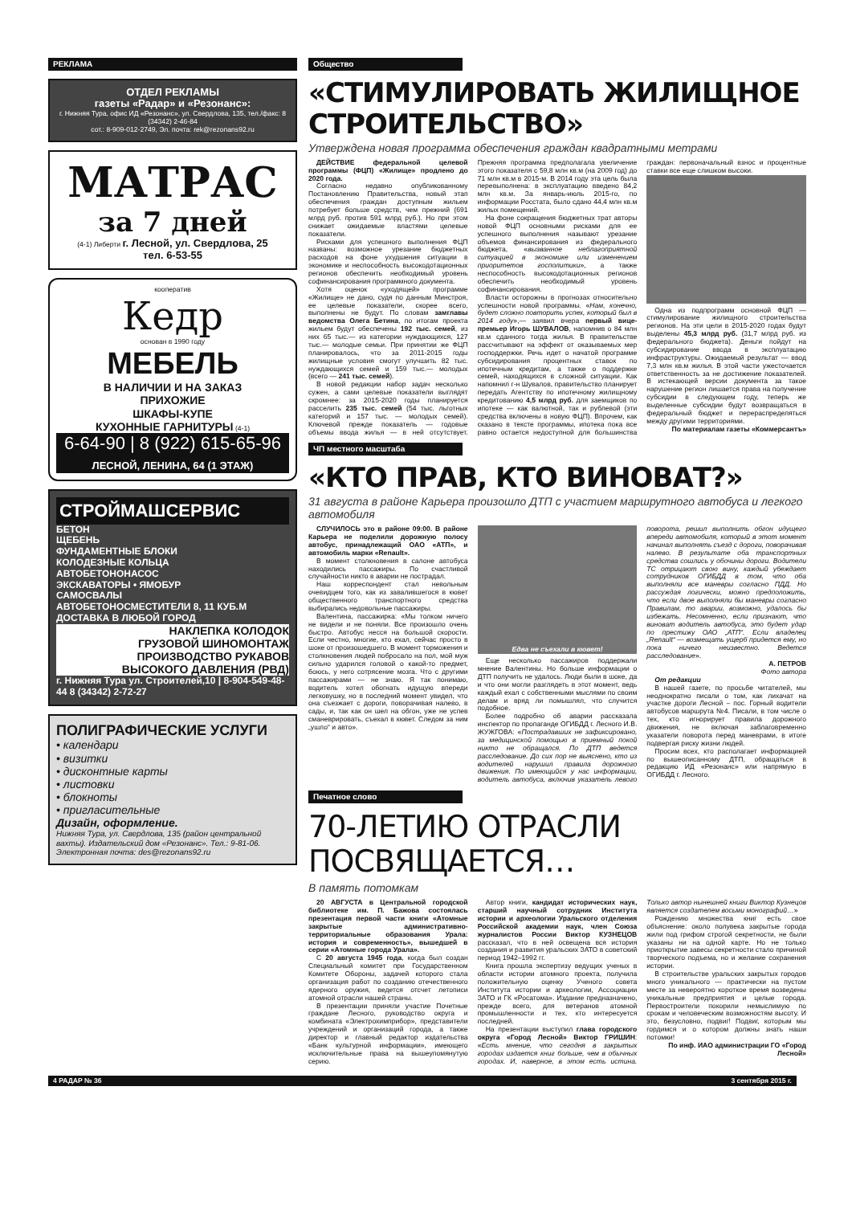РЕКЛАМА
ОТДЕЛ РЕКЛАМЫ
газеты «Радар» и «Резонанс»:
г. Нижняя Тура, офис ИД «Резонанс», ул. Свердлова, 135, тел./факс: 8 (34342) 2-46-84
сот.: 8-909-012-2749, Эл. почта: rek@rezonans92.ru
МАТРАС
за 7 дней
(4-1) Либерти г. Лесной, ул. Свердлова, 25
тел. 6-53-55
кооператив
Кедр
основан в 1990 году
МЕБЕЛЬ
В НАЛИЧИИ И НА ЗАКАЗ
ПРИХОЖИЕ
ШКАФЫ-КУПЕ
КУХОННЫЕ ГАРНИТУРЫ (4-1)
6-64-90 | 8 (922) 615-65-96
ЛЕСНОЙ, ЛЕНИНА, 64 (1 ЭТАЖ)
СТРОЙМАШСЕРВИС
БЕТОН
ЩЕБЕНЬ
ФУНДАМЕНТНЫЕ БЛОКИ
КОЛОДЕЗНЫЕ КОЛЬЦА
АВТОБЕТОНОНАСОС
ЭКСКАВАТОРЫ • ЯМОБУР
САМОСВАЛЫ
АВТОБЕТОНОСМЕСТИТЕЛИ 8, 11 КУБ.М
ДОСТАВКА В ЛЮБОЙ ГОРОД
НАКЛЕПКА КОЛОДОК
ГРУЗОВОЙ ШИНОМОНТАЖ
ПРОИЗВОДСТВО РУКАВОВ
ВЫСОКОГО ДАВЛЕНИЯ (РВД)
г. Нижняя Тура ул. Строителей,10 | 8-904-549-48-44 8 (34342) 2-72-27
ПОЛИГРАФИЧЕСКИЕ УСЛУГИ
• календари
• визитки
• дисконтные карты
• листовки
• блокноты
• пригласительные
Дизайн, оформление.
Нижняя Тура, ул. Свердлова, 135 (район центральной вахты). Издательский дом «Резонанс». Тел.: 9-81-06. Электронная почта: des@rezonans92.ru
Общество
«СТИМУЛИРОВАТЬ ЖИЛИЩНОЕ СТРОИТЕЛЬСТВО»
Утверждена новая программа обеспечения граждан квадратными метрами
ДЕЙСТВИЕ федеральной целевой программы (ФЦП) «Жилище» продлено до 2020 года.
Согласно недавно опубликованному Постановлению Правительства, новый этап обеспечения граждан доступным жильем потребует больше средств, чем прежний (691 млрд руб. против 591 млрд руб.). Но при этом снижает ожидаемые властями целевые показатели.
Рисками для успешного выполнения ФЦП названы: возможное урезание бюджетных расходов на фоне ухудшения ситуации в экономике и неспособность высокодотационных регионов обеспечить необходимый уровень софинансирования программного документа.
Хотя оценок «уходящей» программе «Жилище» не дано, судя по данным Минстроя, ее целевые показатели, скорее всего, выполнены не будут. По словам замглавы ведомства Олега Бетина, по итогам проекта жильем будут обеспечены 192 тыс. семей, из них 65 тыс.— из категории нуждающихся, 127 тыс.— молодые семьи. При принятии же ФЦП планировалось, что за 2011-2015 годы жилищные условия смогут улучшить 82 тыс. нуждающихся семей и 159 тыс.— молодых (всего — 241 тыс. семей).
В новой редакции набор задач несколько сужен, а сами целевые показатели выглядят скромнее: за 2015-2020 годы планируется расселить 235 тыс. семей (54 тыс. льготных категорий и 157 тыс. — молодых семей). Ключевой прежде показатель — годовые объемы ввода жилья — в ней отсутствует. Прежняя программа предполагала увеличение этого показателя с 59,8 млн кв.м (на 2009 год) до 71 млн кв.м в 2015-м. В 2014 году эта цель была перевыполнена: в эксплуатацию введено 84,2 млн кв.м. За январь-июль 2015-го, по информации Росстата, было сдано 44,4 млн кв.м жилых помещений.
На фоне сокращения бюджетных трат авторы новой ФЦП основными рисками для ее успешного выполнения называют урезание объемов финансирования из федерального бюджета, «вызванное неблагоприятной ситуацией в экономике или изменением приоритетов госполитики», а также неспособность высокодотационных регионов обеспечить необходимый уровень софинансирования.
Власти осторожны в прогнозах относительно успешности новой программы. «Нам, конечно, будет сложно повторить успех, который был в 2014 году»,— заявил вчера первый вице-премьер Игорь ШУВАЛОВ, напомнив о 84 млн кв.м сданного тогда жилья. В правительстве рассчитывают на эффект от оказываемых мер господдержки. Речь идет о начатой программе субсидирования процентных ставок по ипотечным кредитам, а также о поддержке семей, находящихся в сложной ситуации. Как напомнил г-н Шувалов, правительство планирует передать Агентству по ипотечному жилищному кредитованию 4,5 млрд руб. для заемщиков по ипотеке — как валютной, так и рублевой (эти средства включены в новую ФЦП). Впрочем, как сказано в тексте программы, ипотека пока все равно остается недоступной для большинства граждан: первоначальный взнос и процентные ставки все еще слишком высоки.
Одна из подпрограмм основной ФЦП — стимулирование жилищного строительства регионов. На эти цели в 2015-2020 годах будут выделены 45,3 млрд руб. (31,7 млрд руб. из федерального бюджета). Деньги пойдут на субсидирование ввода в эксплуатацию инфраструктуры. Ожидаемый результат — ввод 7,3 млн кв.м жилья. В этой части ужесточается ответственность за не достижение показателей. В истекающей версии документа за такое нарушение регион лишается права на получение субсидии в следующем году, теперь же выделенные субсидии будут возвращаться в федеральный бюджет и перераспределяться между другими территориями.
По материалам газеты «Коммерсантъ»
ЧП местного масштаба
«КТО ПРАВ, КТО ВИНОВАТ?»
31 августа в районе Карьера произошло ДТП с участием маршрутного автобуса и легкого автомобиля
СЛУЧИЛОСЬ это в районе 09:00. В районе Карьера не поделили дорожную полосу автобус, принадлежащий ОАО «АТП», и автомобиль марки «Renault».
В момент столкновения в салоне автобуса находились пассажиры. По счастливой случайности никто в аварии не пострадал.
Наш корреспондент стал невольным очевидцем того, как из завалившегося в кювет общественного транспортного средства выбирались недовольные пассажиры.
Валентина, пассажирка: «Мы толком ничего не видели и не поняли. Все произошло очень быстро. Автобус несся на большой скорости. Если честно, многие, кто ехал, сейчас просто в шоке от произошедшего. В момент торможения и столкновения людей побросало на пол, мой муж сильно ударился головой о какой-то предмет, боюсь, у него сотрясение мозга. Что с другими пассажирами — не знаю. Я так понимаю, водитель хотел обогнать идущую впереди легковушку, но в последний момент увидел, что она съезжает с дороги, поворачивая налево, в сады, и, так как он шел на обгон, уже не успев сманеврировать, съехал в кювет. Следом за ним „ушло“ и авто».
Едва не съехали в кювет!
Еще несколько пассажиров поддержали мнение Валентины. Но больше информации о ДТП получить не удалось. Люди были в шоке, да и что они могли разглядеть в этот момент, ведь каждый ехал с собственными мыслями по своим делам и вряд ли помышлял, что случится подобное.
Более подробно об аварии рассказала инспектор по пропаганде ОГИБДД г. Лесного И.В. ЖУЖГОВА: «Пострадавших не зафиксировано, за медицинской помощью в приемный покой никто не обращался. По ДТП ведется расследование. До сих пор не выяснено, кто из водителей нарушил правила дорожного движения. По имеющийся у нас информации, водитель автобуса, включив указатель левого поворота, решил выполнить обгон идущего впереди автомобиля, который в этот момент начинал выполнять съезд с дороги, поворачивая налево. В результате оба транспортных средства сошлись у обочины дороги. Водители ТС отрицают свою вину, каждый убеждает сотрудников ОГИБДД в том, что оба выполняли все маневры согласно ПДД. Но рассуждая логически, можно предположить, что если двое выполняли бы маневры согласно Правилам, то аварии, возможно, удалось бы избежать. Несомненно, если признают, что виноват водитель автобуса, это будет удар по престижу ОАО „АТП“. Если владелец „Renault“ — возмещать ущерб придется ему, но пока ничего неизвестно. Ведется расследование».
А. ПЕТРОВ
Фото автора
От редакции
В нашей газете, по просьбе читателей, мы неоднократно писали о том, как лихачат на участке дороги Лесной – пос. Горный водители автобусов маршрута №4. Писали, в том числе о тех, кто игнорирует правила дорожного движения, не включая заблаговременно указатели поворота перед маневрами, в итоге подвергая риску жизни людей.
Просим всех, кто располагает информацией по вышеописанному ДТП, обращаться в редакцию ИД «Резонанс» или напрямую в ОГИБДД г. Лесного.
Печатное слово
70-ЛЕТИЮ ОТРАСЛИ ПОСВЯЩАЕТСЯ…
В память потомкам
20 АВГУСТА в Центральной городской библиотеке им. П. Бажова состоялась презентация первой части книги «Атомные закрытые административно-территориальные образования Урала: история и современность», вышедшей в серии «Атомные города Урала».
С 20 августа 1945 года, когда был создан Специальный комитет при Государственном Комитете Обороны, задачей которого стала организация работ по созданию отечественного ядерного оружия, ведется отсчет летописи атомной отрасли нашей страны.
В презентации приняли участие Почетные граждане Лесного, руководство округа и комбината «Электрохимприбор», представители учреждений и организаций города, а также директор и главный редактор издательства «Банк культурной информации», имеющего исключительные права на вышеупомянутую серию.
Автор книги, кандидат исторических наук, старший научный сотрудник Института истории и археологии Уральского отделения Российской академии наук, член Союза журналистов России Виктор КУЗНЕЦОВ рассказал, что в ней освещена вся история создания и развития уральских ЗАТО в советский период 1942–1992 гг.
Книга прошла экспертизу ведущих ученых в области истории атомного проекта, получила положительную оценку Ученого совета Института истории и археологии, Ассоциации ЗАТО и ГК «Росатома». Издание предназначено, прежде всего, для ветеранов атомной промышленности и тех, кто интересуется последней.
На презентации выступил глава городского округа «Город Лесной» Виктор ГРИШИН: «Есть мнение, что сегодня в закрытых городах издается книг больше, чем в обычных городах. И, наверное, в этом есть истина. Только автор нынешней книги Виктор Кузнецов является создателем восьми монографий…»
Рождению множества книг есть свое объяснение: около полувека закрытые города жили под грифом строгой секретности, не были указаны ни на одной карте. Но не только приоткрытие завесы секретности стало причиной творческого подъема, но и желание сохранения истории.
В строительстве уральских закрытых городов много уникального — практически на пустом месте за невероятно короткое время возведены уникальные предприятия и целые города. Первостроители покорили немыслимую по срокам и человеческим возможностям высоту. И это, безусловно, подвиг! Подвиг, которым мы гордимся и о котором должны знать наши потомки!
По инф. ИАО администрации ГО «Город Лесной»
4 РАДАР № 36 3 сентября 2015 г.